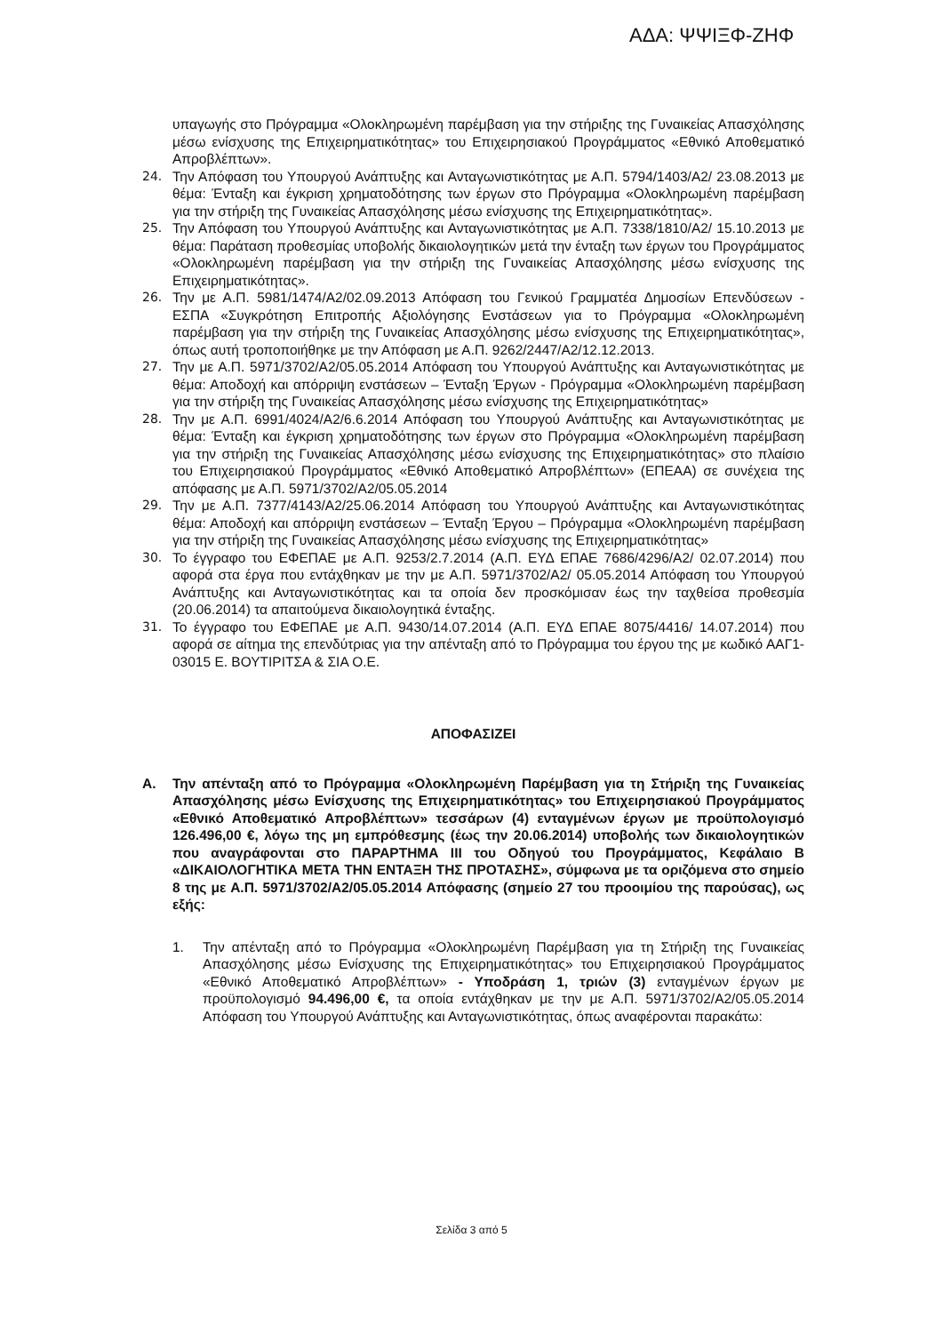ΑΔΑ: ΨΨΙΞΦ-ΖΗΦ
υπαγωγής στο Πρόγραμμα «Ολοκληρωμένη παρέμβαση για την στήριξης της Γυναικείας Απασχόλησης μέσω ενίσχυσης της Επιχειρηματικότητας» του Επιχειρησιακού Προγράμματος «Εθνικό Αποθεματικό Απροβλέπτων».
24. Την Απόφαση του Υπουργού Ανάπτυξης και Ανταγωνιστικότητας με Α.Π. 5794/1403/Α2/ 23.08.2013 με θέμα: Ένταξη και έγκριση χρηματοδότησης των έργων στο Πρόγραμμα «Ολοκληρωμένη παρέμβαση για την στήριξη της Γυναικείας Απασχόλησης μέσω ενίσχυσης της Επιχειρηματικότητας».
25. Την Απόφαση του Υπουργού Ανάπτυξης και Ανταγωνιστικότητας με Α.Π. 7338/1810/Α2/ 15.10.2013 με θέμα: Παράταση προθεσμίας υποβολής δικαιολογητικών μετά την ένταξη των έργων του Προγράμματος «Ολοκληρωμένη παρέμβαση για την στήριξη της Γυναικείας Απασχόλησης μέσω ενίσχυσης της Επιχειρηματικότητας».
26. Την με Α.Π. 5981/1474/Α2/02.09.2013 Απόφαση του Γενικού Γραμματέα Δημοσίων Επενδύσεων - ΕΣΠΑ «Συγκρότηση Επιτροπής Αξιολόγησης Ενστάσεων για το Πρόγραμμα «Ολοκληρωμένη παρέμβαση για την στήριξη της Γυναικείας Απασχόλησης μέσω ενίσχυσης της Επιχειρηματικότητας», όπως αυτή τροποποιήθηκε με την Απόφαση με Α.Π. 9262/2447/Α2/12.12.2013.
27. Την με Α.Π. 5971/3702/Α2/05.05.2014 Απόφαση του Υπουργού Ανάπτυξης και Ανταγωνιστικότητας με θέμα: Αποδοχή και απόρριψη ενστάσεων – Ένταξη Έργων - Πρόγραμμα «Ολοκληρωμένη παρέμβαση για την στήριξη της Γυναικείας Απασχόλησης μέσω ενίσχυσης της Επιχειρηματικότητας»
28. Την με Α.Π. 6991/4024/Α2/6.6.2014 Απόφαση του Υπουργού Ανάπτυξης και Ανταγωνιστικότητας με θέμα: Ένταξη και έγκριση χρηματοδότησης των έργων στο Πρόγραμμα «Ολοκληρωμένη παρέμβαση για την στήριξη της Γυναικείας Απασχόλησης μέσω ενίσχυσης της Επιχειρηματικότητας» στο πλαίσιο του Επιχειρησιακού Προγράμματος «Εθνικό Αποθεματικό Απροβλέπτων» (ΕΠΕΑΑ) σε συνέχεια της απόφασης με Α.Π. 5971/3702/Α2/05.05.2014
29. Την με Α.Π. 7377/4143/Α2/25.06.2014 Απόφαση του Υπουργού Ανάπτυξης και Ανταγωνιστικότητας θέμα: Αποδοχή και απόρριψη ενστάσεων – Ένταξη Έργου – Πρόγραμμα «Ολοκληρωμένη παρέμβαση για την στήριξη της Γυναικείας Απασχόλησης μέσω ενίσχυσης της Επιχειρηματικότητας»
30. Το έγγραφο του ΕΦΕΠΑΕ με Α.Π. 9253/2.7.2014 (Α.Π. ΕΥΔ ΕΠΑΕ 7686/4296/Α2/ 02.07.2014) που αφορά στα έργα που εντάχθηκαν με την με Α.Π. 5971/3702/Α2/ 05.05.2014 Απόφαση του Υπουργού Ανάπτυξης και Ανταγωνιστικότητας και τα οποία δεν προσκόμισαν έως την ταχθείσα προθεσμία (20.06.2014) τα απαιτούμενα δικαιολογητικά ένταξης.
31. Το έγγραφο του ΕΦΕΠΑΕ με Α.Π. 9430/14.07.2014 (Α.Π. ΕΥΔ ΕΠΑΕ 8075/4416/ 14.07.2014) που αφορά σε αίτημα της επενδύτριας για την απένταξη από το Πρόγραμμα του έργου της με κωδικό ΑΑΓ1-03015 Ε. ΒΟΥΤΙΡΙΤΣΑ & ΣΙΑ Ο.Ε.
ΑΠΟΦΑΣΙΖΕΙ
Α. Την απένταξη από το Πρόγραμμα «Ολοκληρωμένη Παρέμβαση για τη Στήριξη της Γυναικείας Απασχόλησης μέσω Ενίσχυσης της Επιχειρηματικότητας» του Επιχειρησιακού Προγράμματος «Εθνικό Αποθεματικό Απροβλέπτων» τεσσάρων (4) ενταγμένων έργων με προϋπολογισμό 126.496,00 €, λόγω της μη εμπρόθεσμης (έως την 20.06.2014) υποβολής των δικαιολογητικών που αναγράφονται στο ΠΑΡΑΡΤΗΜΑ ΙΙΙ του Οδηγού του Προγράμματος, Κεφάλαιο Β «ΔΙΚΑΙΟΛΟΓΗΤΙΚΑ ΜΕΤΑ ΤΗΝ ΕΝΤΑΞΗ ΤΗΣ ΠΡΟΤΑΣΗΣ», σύμφωνα με τα οριζόμενα στο σημείο 8 της με Α.Π. 5971/3702/Α2/05.05.2014 Απόφασης (σημείο 27 του προοιμίου της παρούσας), ως εξής:
1. Την απένταξη από το Πρόγραμμα «Ολοκληρωμένη Παρέμβαση για τη Στήριξη της Γυναικείας Απασχόλησης μέσω Ενίσχυσης της Επιχειρηματικότητας» του Επιχειρησιακού Προγράμματος «Εθνικό Αποθεματικό Απροβλέπτων» - Υποδράση 1, τριών (3) ενταγμένων έργων με προϋπολογισμό 94.496,00 €, τα οποία εντάχθηκαν με την με Α.Π. 5971/3702/Α2/05.05.2014 Απόφαση του Υπουργού Ανάπτυξης και Ανταγωνιστικότητας, όπως αναφέρονται παρακάτω:
Σελίδα 3 από 5